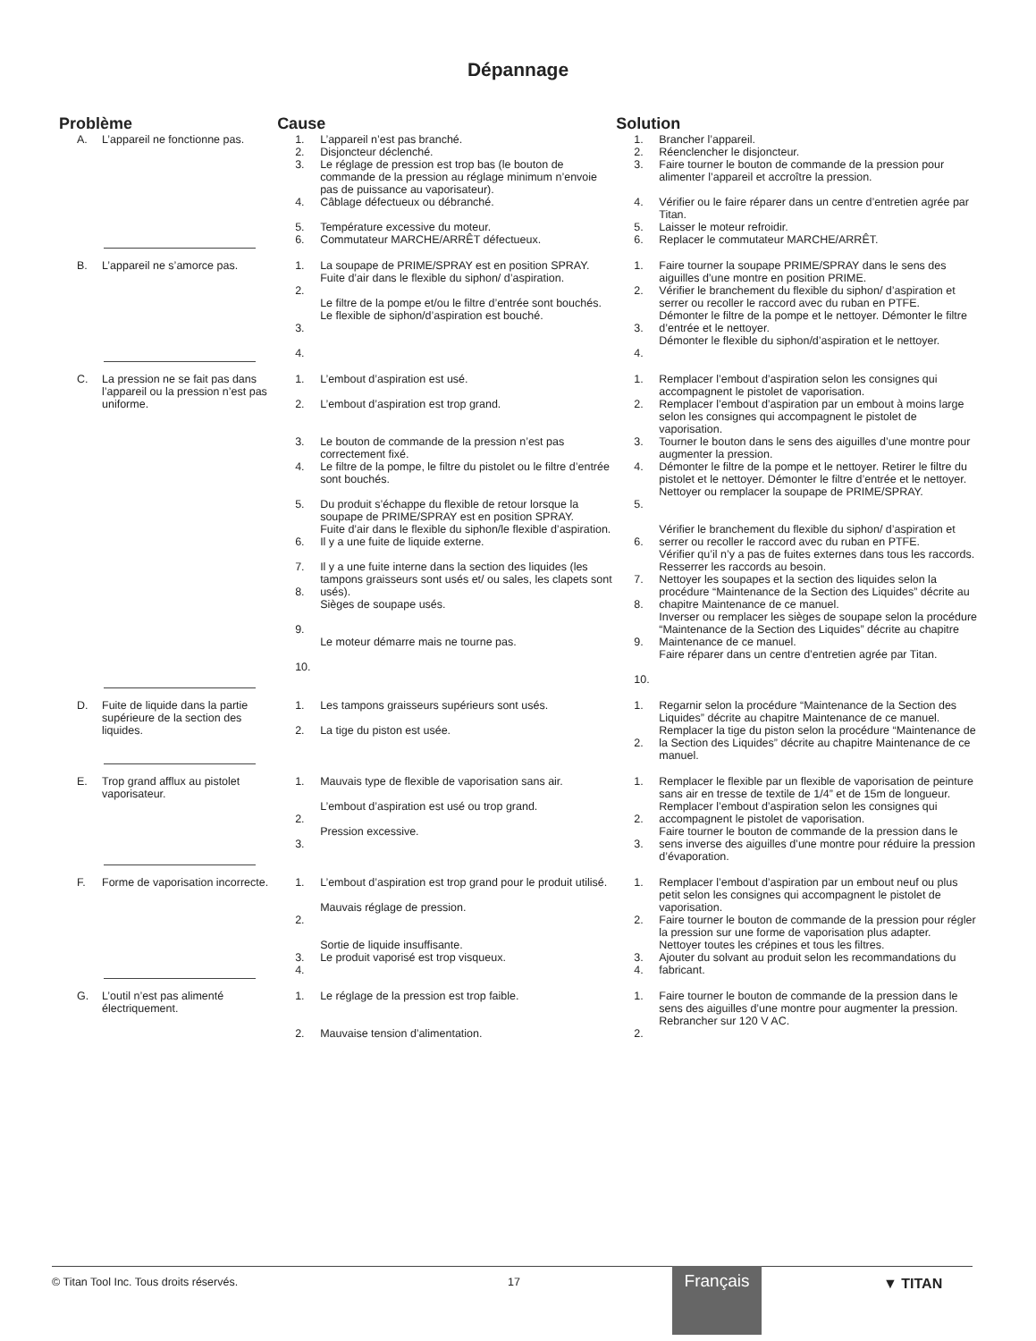Dépannage
| Problème | | Cause | | Solution | |
| --- | --- | --- | --- | --- | --- |
| A. | L’appareil ne fonctionne pas. | 1. 2. 3. | L’appareil n’est pas branché. Disjoncteur déclenché. Le réglage de pression est trop bas (le bouton de commande de la pression au réglage minimum n’envoie pas de puissance au vaporisateur). | 1. 2. 3. | Brancher l’appareil. Réenclencher le disjoncteur. Faire tourner le bouton de commande de la pression pour alimenter l’appareil et accroître la pression. |
| | | 4. 5. 6. | Câblage défectueux ou débranché. Température excessive du moteur. Commutateur MARCHE/ARRÊT défectueux. | 4. 5. 6. | Vérifier ou le faire réparer dans un centre d’entretien agrée par Titan. Laisser le moteur refroidir. Replacer le commutateur MARCHE/ARRÊT. |
| B. | L’appareil ne s’amorce pas. | 1. 2. 3. 4. | La soupape de PRIME/SPRAY est en position SPRAY. Fuite d’air dans le flexible du siphon/ d’aspiration. Le filtre de la pompe et/ou le filtre d’entrée sont bouchés. Le flexible de siphon/d’aspiration est bouché. | 1. 2. 3. 4. | Faire tourner la soupape PRIME/SPRAY dans le sens des aiguilles d’une montre en position PRIME. Vérifier le branchement du flexible du siphon/ d’aspiration et serrer ou recoller le raccord avec du ruban en PTFE. Démonter le filtre de la pompe et le nettoyer. Démonter le filtre d’entrée et le nettoyer. Démonter le flexible du siphon/d’aspiration et le nettoyer. |
| C. | La pression ne se fait pas dans l’appareil ou la pression n’est pas uniforme. | 1. 2. 3. 4. 5. 6. 7. 8. 9. 10. | L’embout d’aspiration est usé. L’embout d’aspiration est trop grand. Le bouton de commande de la pression n’est pas correctement fixé. Le filtre de la pompe, le filtre du pistolet ou le filtre d’entrée sont bouchés. Du produit s’échappe du flexible de retour lorsque la soupape de PRIME/SPRAY est en position SPRAY. Fuite d’air dans le flexible du siphon/le flexible d’aspiration. Il y a une fuite de liquide externe. Il y a une fuite interne dans la section des liquides (les tampons graisseurs sont usés et/ ou sales, les clapets sont usés). Sièges de soupape usés. Le moteur démarre mais ne tourne pas. | 1. 2. 3. 4. 5. 6. 7. 8. 9. 10. | Remplacer l’embout d’aspiration selon les consignes qui accompagnent le pistolet de vaporisation. Remplacer l’embout d’aspiration par un embout à moins large selon les consignes qui accompagnent le pistolet de vaporisation. Tourner le bouton dans le sens des aiguilles d’une montre pour augmenter la pression. Démonter le filtre de la pompe et le nettoyer. Retirer le filtre du pistolet et le nettoyer. Démonter le filtre d’entrée et le nettoyer. Nettoyer ou remplacer la soupape de PRIME/SPRAY. Vérifier le branchement du flexible du siphon/ d’aspiration et serrer ou recoller le raccord avec du ruban en PTFE. Vérifier qu’il n’y a pas de fuites externes dans tous les raccords. Resserrer les raccords au besoin. Nettoyer les soupapes et la section des liquides selon la procédure “Maintenance de la Section des Liquides” décrite au chapitre Maintenance de ce manuel. Inverser ou remplacer les sièges de soupape selon la procédure “Maintenance de la Section des Liquides” décrite au chapitre Maintenance de ce manuel. Faire réparer dans un centre d’entretien agrée par Titan. |
| D. | Fuite de liquide dans la partie supérieure de la section des liquides. | 1. 2. | Les tampons graisseurs supérieurs sont usés. La tige du piston est usée. | 1. 2. | Regarnir selon la procédure “Maintenance de la Section des Liquides” décrite au chapitre Maintenance de ce manuel. Remplacer la tige du piston selon la procédure “Maintenance de la Section des Liquides” décrite au chapitre Maintenance de ce manuel. |
| E. | Trop grand afflux au pistolet vaporisateur. | 1. 2. 3. | Mauvais type de flexible de vaporisation sans air. L’embout d’aspiration est usé ou trop grand. Pression excessive. | 1. 2. 3. | Remplacer le flexible par un flexible de vaporisation de peinture sans air en tresse de textile de 1/4” et de 15m de longueur. Remplacer l’embout d’aspiration selon les consignes qui accompagnent le pistolet de vaporisation. Faire tourner le bouton de commande de la pression dans le sens inverse des aiguilles d’une montre pour réduire la pression d’évaporation. |
| F. | Forme de vaporisation incorrecte. | 1. 2. 3. 4. | L’embout d’aspiration est trop grand pour le produit utilisé. Mauvais réglage de pression. Sortie de liquide insuffisante. Le produit vaporisé est trop visqueux. | 1. 2. 3. 4. | Remplacer l’embout d’aspiration par un embout neuf ou plus petit selon les consignes qui accompagnent le pistolet de vaporisation. Faire tourner le bouton de commande de la pression pour régler la pression sur une forme de vaporisation plus adapter. Nettoyer toutes les crépines et tous les filtres. Ajouter du solvant au produit selon les recommandations du fabricant. |
| G. | L’outil n’est pas alimenté électriquement. | 1. 2. | Le réglage de la pression est trop faible. Mauvaise tension d’alimentation. | 1. 2. | Faire tourner le bouton de commande de la pression dans le sens des aiguilles d’une montre pour augmenter la pression. Rebrancher sur 120 V AC. |
© Titan Tool Inc. Tous droits réservés. 17 ▼ TITAN Français